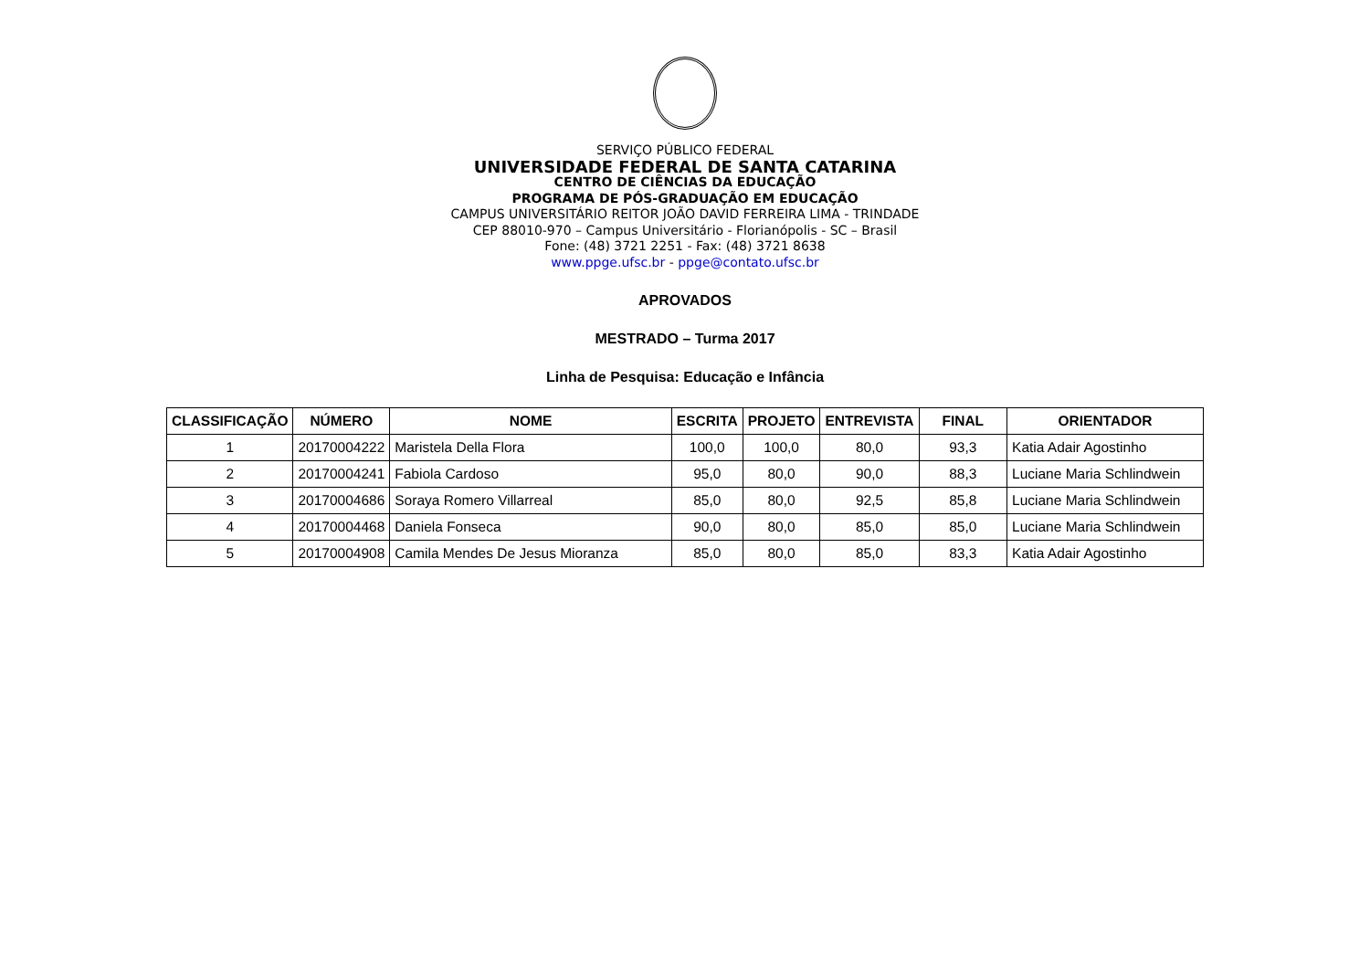SERVIÇO PÚBLICO FEDERAL
UNIVERSIDADE FEDERAL DE SANTA CATARINA
CENTRO DE CIÊNCIAS DA EDUCAÇÃO
PROGRAMA DE PÓS-GRADUAÇÃO EM EDUCAÇÃO
CAMPUS UNIVERSITÁRIO REITOR JOÃO DAVID FERREIRA LIMA - TRINDADE
CEP 88010-970 – Campus Universitário - Florianópolis - SC – Brasil
Fone: (48) 3721 2251 - Fax: (48) 3721 8638
www.ppge.ufsc.br - ppge@contato.ufsc.br
APROVADOS
MESTRADO – Turma 2017
Linha de Pesquisa: Educação e Infância
| CLASSIFICAÇÃO | NÚMERO | NOME | ESCRITA | PROJETO | ENTREVISTA | FINAL | ORIENTADOR |
| --- | --- | --- | --- | --- | --- | --- | --- |
| 1 | 20170004222 | Maristela Della Flora | 100,0 | 100,0 | 80,0 | 93,3 | Katia Adair Agostinho |
| 2 | 20170004241 | Fabiola Cardoso | 95,0 | 80,0 | 90,0 | 88,3 | Luciane Maria Schlindwein |
| 3 | 20170004686 | Soraya Romero Villarreal | 85,0 | 80,0 | 92,5 | 85,8 | Luciane Maria Schlindwein |
| 4 | 20170004468 | Daniela Fonseca | 90,0 | 80,0 | 85,0 | 85,0 | Luciane Maria Schlindwein |
| 5 | 20170004908 | Camila Mendes De Jesus Mioranza | 85,0 | 80,0 | 85,0 | 83,3 | Katia Adair Agostinho |